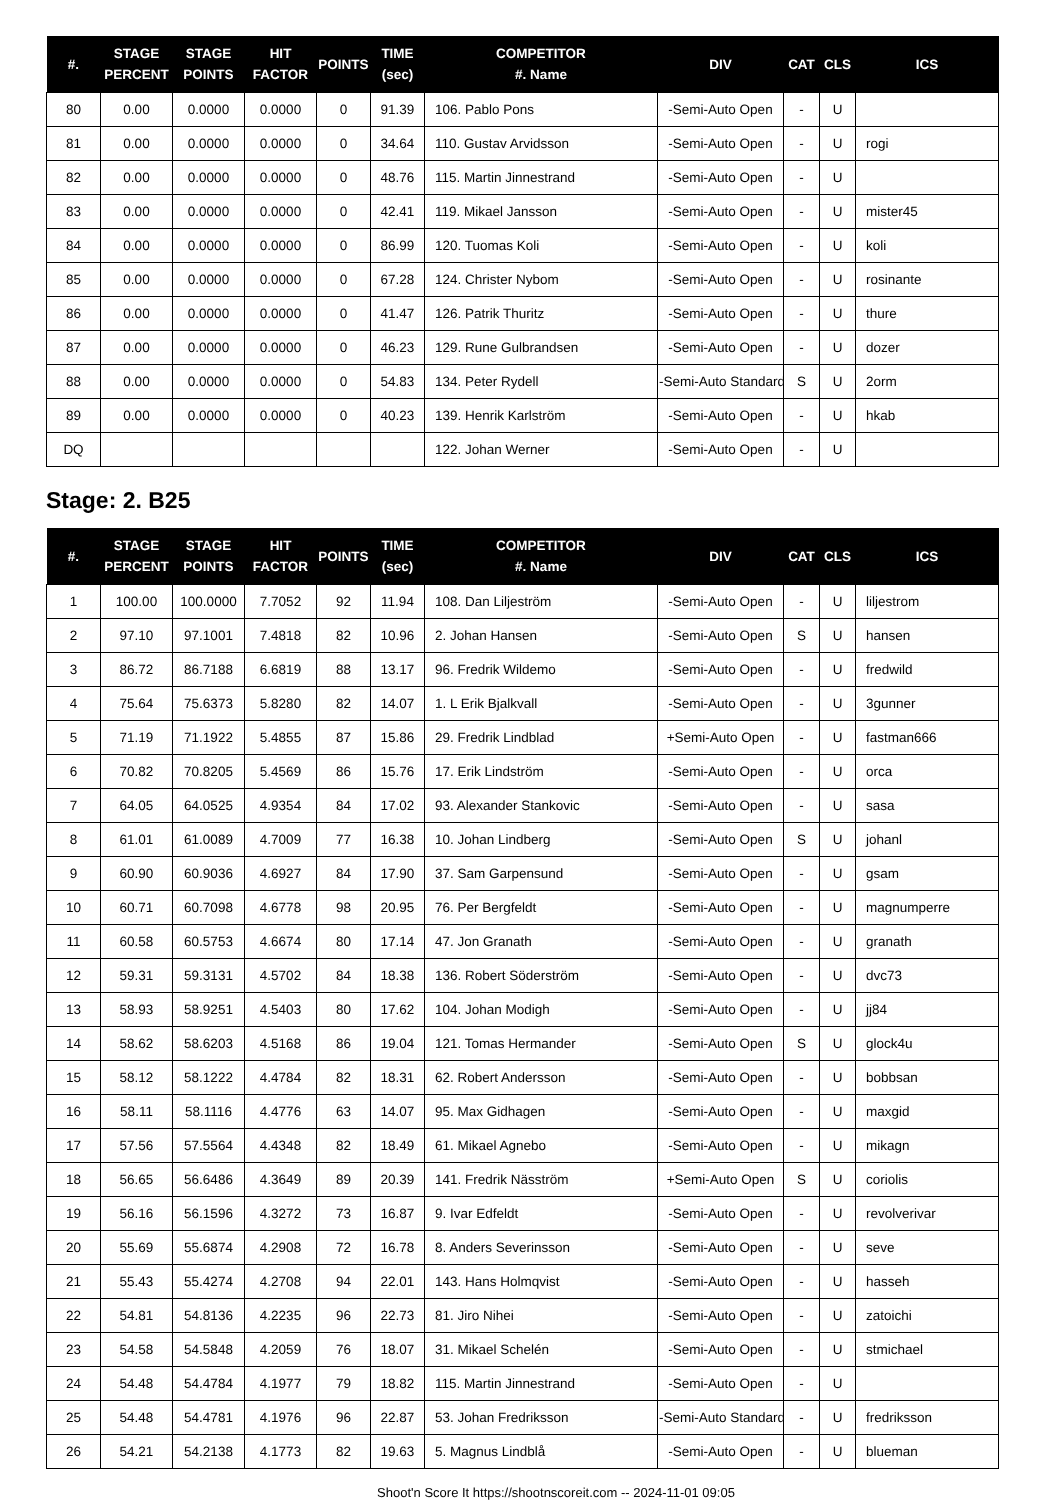| #. | STAGE PERCENT | STAGE POINTS | HIT FACTOR | POINTS | TIME (sec) | COMPETITOR #. Name | DIV | CAT | CLS | ICS |
| --- | --- | --- | --- | --- | --- | --- | --- | --- | --- | --- |
| 80 | 0.00 | 0.0000 | 0.0000 | 0 | 91.39 | 106. Pablo Pons | -Semi-Auto Open | - | U | |
| 81 | 0.00 | 0.0000 | 0.0000 | 0 | 34.64 | 110. Gustav Arvidsson | -Semi-Auto Open | - | U | rogi |
| 82 | 0.00 | 0.0000 | 0.0000 | 0 | 48.76 | 115. Martin Jinnestrand | -Semi-Auto Open | - | U | |
| 83 | 0.00 | 0.0000 | 0.0000 | 0 | 42.41 | 119. Mikael Jansson | -Semi-Auto Open | - | U | mister45 |
| 84 | 0.00 | 0.0000 | 0.0000 | 0 | 86.99 | 120. Tuomas Koli | -Semi-Auto Open | - | U | koli |
| 85 | 0.00 | 0.0000 | 0.0000 | 0 | 67.28 | 124. Christer Nybom | -Semi-Auto Open | - | U | rosinante |
| 86 | 0.00 | 0.0000 | 0.0000 | 0 | 41.47 | 126. Patrik Thuritz | -Semi-Auto Open | - | U | thure |
| 87 | 0.00 | 0.0000 | 0.0000 | 0 | 46.23 | 129. Rune Gulbrandsen | -Semi-Auto Open | - | U | dozer |
| 88 | 0.00 | 0.0000 | 0.0000 | 0 | 54.83 | 134. Peter Rydell | -Semi-Auto Standard | S | U | 2orm |
| 89 | 0.00 | 0.0000 | 0.0000 | 0 | 40.23 | 139. Henrik Karlström | -Semi-Auto Open | - | U | hkab |
| DQ | | | | | | 122. Johan Werner | -Semi-Auto Open | - | U | |
Stage: 2. B25
| #. | STAGE PERCENT | STAGE POINTS | HIT FACTOR | POINTS | TIME (sec) | COMPETITOR #. Name | DIV | CAT | CLS | ICS |
| --- | --- | --- | --- | --- | --- | --- | --- | --- | --- | --- |
| 1 | 100.00 | 100.0000 | 7.7052 | 92 | 11.94 | 108. Dan Liljeström | -Semi-Auto Open | - | U | liljestrom |
| 2 | 97.10 | 97.1001 | 7.4818 | 82 | 10.96 | 2. Johan Hansen | -Semi-Auto Open | S | U | hansen |
| 3 | 86.72 | 86.7188 | 6.6819 | 88 | 13.17 | 96. Fredrik Wildemo | -Semi-Auto Open | - | U | fredwild |
| 4 | 75.64 | 75.6373 | 5.8280 | 82 | 14.07 | 1. L Erik Bjalkvall | -Semi-Auto Open | - | U | 3gunner |
| 5 | 71.19 | 71.1922 | 5.4855 | 87 | 15.86 | 29. Fredrik Lindblad | +Semi-Auto Open | - | U | fastman666 |
| 6 | 70.82 | 70.8205 | 5.4569 | 86 | 15.76 | 17. Erik Lindström | -Semi-Auto Open | - | U | orca |
| 7 | 64.05 | 64.0525 | 4.9354 | 84 | 17.02 | 93. Alexander Stankovic | -Semi-Auto Open | - | U | sasa |
| 8 | 61.01 | 61.0089 | 4.7009 | 77 | 16.38 | 10. Johan Lindberg | -Semi-Auto Open | S | U | johanl |
| 9 | 60.90 | 60.9036 | 4.6927 | 84 | 17.90 | 37. Sam Garpensund | -Semi-Auto Open | - | U | gsam |
| 10 | 60.71 | 60.7098 | 4.6778 | 98 | 20.95 | 76. Per Bergfeldt | -Semi-Auto Open | - | U | magnumperre |
| 11 | 60.58 | 60.5753 | 4.6674 | 80 | 17.14 | 47. Jon Granath | -Semi-Auto Open | - | U | granath |
| 12 | 59.31 | 59.3131 | 4.5702 | 84 | 18.38 | 136. Robert Söderström | -Semi-Auto Open | - | U | dvc73 |
| 13 | 58.93 | 58.9251 | 4.5403 | 80 | 17.62 | 104. Johan Modigh | -Semi-Auto Open | - | U | jj84 |
| 14 | 58.62 | 58.6203 | 4.5168 | 86 | 19.04 | 121. Tomas Hermander | -Semi-Auto Open | S | U | glock4u |
| 15 | 58.12 | 58.1222 | 4.4784 | 82 | 18.31 | 62. Robert Andersson | -Semi-Auto Open | - | U | bobbsan |
| 16 | 58.11 | 58.1116 | 4.4776 | 63 | 14.07 | 95. Max Gidhagen | -Semi-Auto Open | - | U | maxgid |
| 17 | 57.56 | 57.5564 | 4.4348 | 82 | 18.49 | 61. Mikael Agnebo | -Semi-Auto Open | - | U | mikagn |
| 18 | 56.65 | 56.6486 | 4.3649 | 89 | 20.39 | 141. Fredrik Näsström | +Semi-Auto Open | S | U | coriolis |
| 19 | 56.16 | 56.1596 | 4.3272 | 73 | 16.87 | 9. Ivar Edfeldt | -Semi-Auto Open | - | U | revolverivar |
| 20 | 55.69 | 55.6874 | 4.2908 | 72 | 16.78 | 8. Anders Severinsson | -Semi-Auto Open | - | U | seve |
| 21 | 55.43 | 55.4274 | 4.2708 | 94 | 22.01 | 143. Hans Holmqvist | -Semi-Auto Open | - | U | hasseh |
| 22 | 54.81 | 54.8136 | 4.2235 | 96 | 22.73 | 81. Jiro Nihei | -Semi-Auto Open | - | U | zatoichi |
| 23 | 54.58 | 54.5848 | 4.2059 | 76 | 18.07 | 31. Mikael Schelén | -Semi-Auto Open | - | U | stmichael |
| 24 | 54.48 | 54.4784 | 4.1977 | 79 | 18.82 | 115. Martin Jinnestrand | -Semi-Auto Open | - | U | |
| 25 | 54.48 | 54.4781 | 4.1976 | 96 | 22.87 | 53. Johan Fredriksson | -Semi-Auto Standard | - | U | fredriksson |
| 26 | 54.21 | 54.2138 | 4.1773 | 82 | 19.63 | 5. Magnus Lindblå | -Semi-Auto Open | - | U | blueman |
Shoot'n Score It https://shootnscoreit.com -- 2024-11-01 09:05